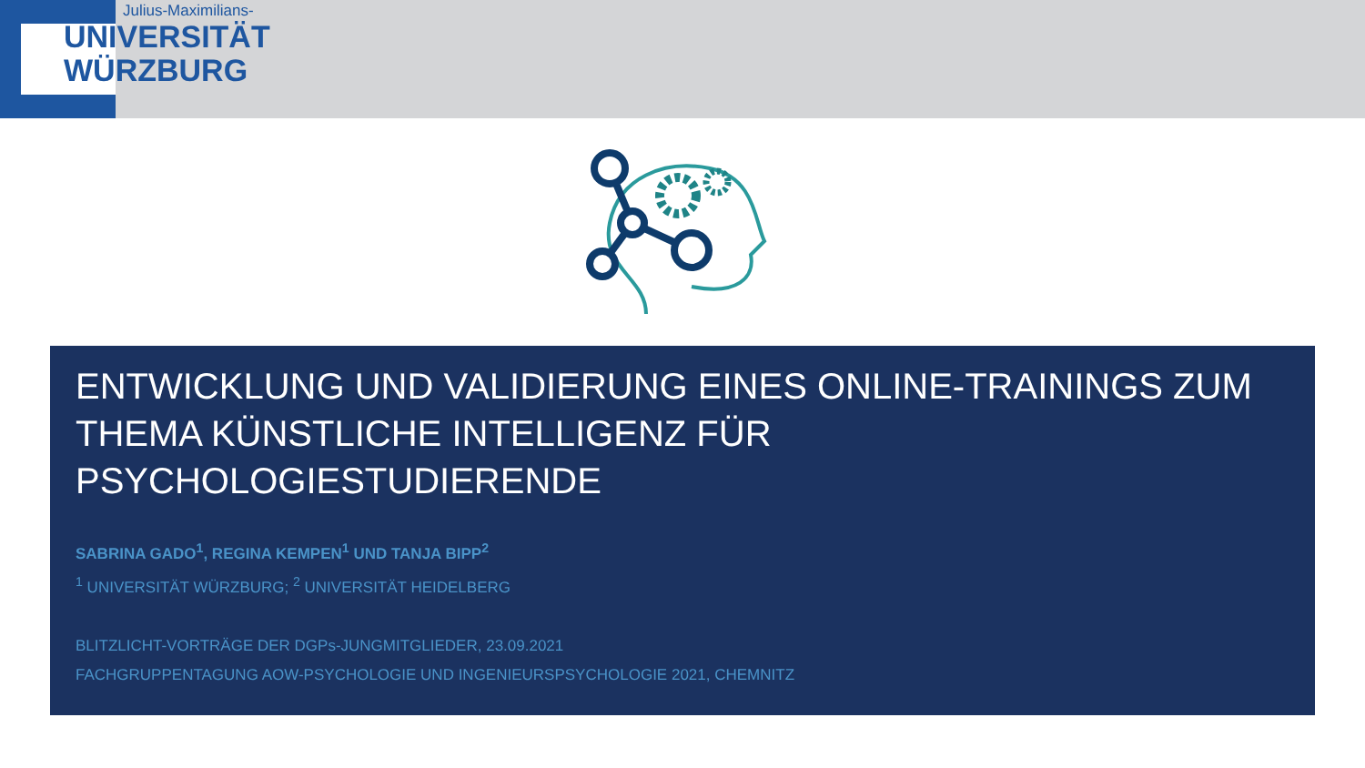Julius-Maximilians-
UNIVERSITÄT
WÜRZBURG
ENTWICKLUNG UND VALIDIERUNG EINES ONLINE-TRAININGS ZUM THEMA KÜNSTLICHE INTELLIGENZ FÜR PSYCHOLOGIESTUDIERENDE
SABRINA GADO<sup>1</sup>, REGINA KEMPEN<sup>1</sup> UND TANJA BIPP<sup>2</sup>
<sup>1</sup> UNIVERSITÄT WÜRZBURG; <sup>2</sup> UNIVERSITÄT HEIDELBERG
BLITZLICHT-VORTRÄGE DER DGPs-JUNGMITGLIEDER, 23.09.2021
FACHGRUPPENTAGUNG AOW-PSYCHOLOGIE UND INGENIEURSPSYCHOLOGIE 2021, CHEMNITZ